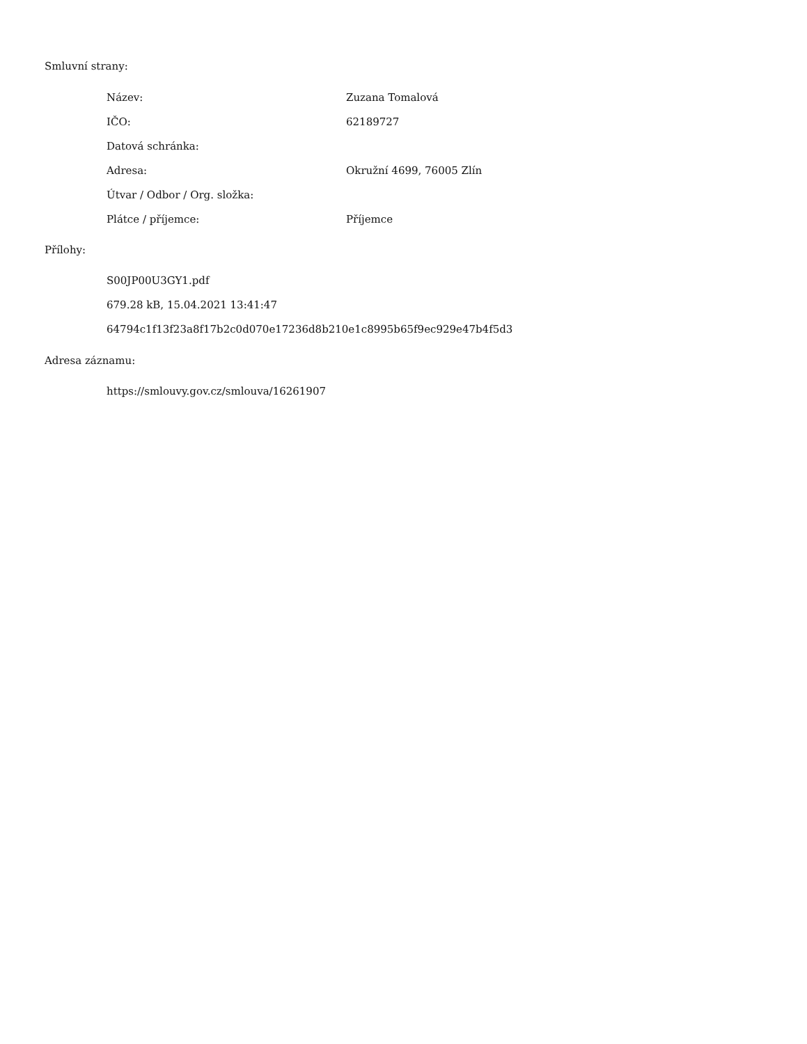Smluvní strany:
| Název: | Zuzana Tomalová |
| IČO: | 62189727 |
| Datová schránka: | |
| Adresa: | Okružní 4699, 76005 Zlín |
| Útvar / Odbor / Org. složka: | |
| Plátce / příjemce: | Příjemce |
Přílohy:
S00JP00U3GY1.pdf
679.28 kB, 15.04.2021 13:41:47
64794c1f13f23a8f17b2c0d070e17236d8b210e1c8995b65f9ec929e47b4f5d3
Adresa záznamu:
https://smlouvy.gov.cz/smlouva/16261907